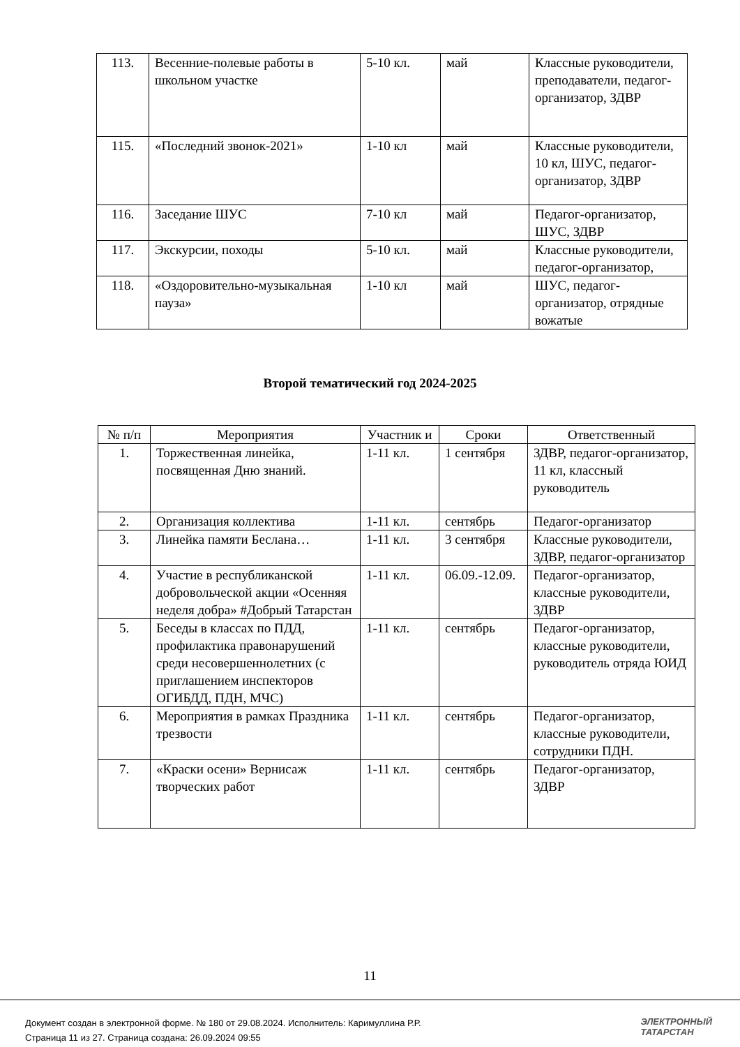| 113. | Весенние-полевые работы в школьном участке | 5-10 кл. | май | Классные руководители, преподаватели, педагог-организатор, ЗДВР |
| 115. | «Последний звонок-2021» | 1-10 кл | май | Классные руководители, 10 кл, ШУС, педагог-организатор, ЗДВР |
| 116. | Заседание ШУС | 7-10 кл | май | Педагог-организатор, ШУС, ЗДВР |
| 117. | Экскурсии, походы | 5-10 кл. | май | Классные руководители, педагог-организатор, |
| 118. | «Оздоровительно-музыкальная пауза» | 1-10 кл | май | ШУС, педагог-организатор, отрядные вожатые |
Второй тематический год 2024-2025
| № п/п | Мероприятия | Участник и | Сроки | Ответственный |
| --- | --- | --- | --- | --- |
| 1. | Торжественная линейка, посвященная Дню знаний. | 1-11 кл. | 1 сентября | ЗДВР, педагог-организатор, 11 кл, классный руководитель |
| 2. | Организация коллектива | 1-11 кл. | сентябрь | Педагог-организатор |
| 3. | Линейка памяти Беслана… | 1-11 кл. | 3 сентября | Классные руководители, ЗДВР, педагог-организатор |
| 4. | Участие в республиканской добровольческой акции «Осенняя неделя добра» #Добрый Татарстан | 1-11 кл. | 06.09.-12.09. | Педагог-организатор, классные руководители, ЗДВР |
| 5. | Беседы в классах по ПДД, профилактика правонарушений среди несовершеннолетних (с приглашением инспекторов ОГИБДД, ПДН, МЧС) | 1-11 кл. | сентябрь | Педагог-организатор, классные руководители, руководитель отряда ЮИД |
| 6. | Мероприятия в рамках Праздника трезвости | 1-11 кл. | сентябрь | Педагог-организатор, классные руководители, сотрудники ПДН. |
| 7. | «Краски осени» Вернисаж творческих работ | 1-11 кл. | сентябрь | Педагог-организатор, ЗДВР |
11
Документ создан в электронной форме. № 180 от 29.08.2024. Исполнитель: Каримуллина Р.Р.
Страница 11 из 27. Страница создана: 26.09.2024 09:55
ЭЛЕКТРОННЫЙ
ТАТАРСТАН